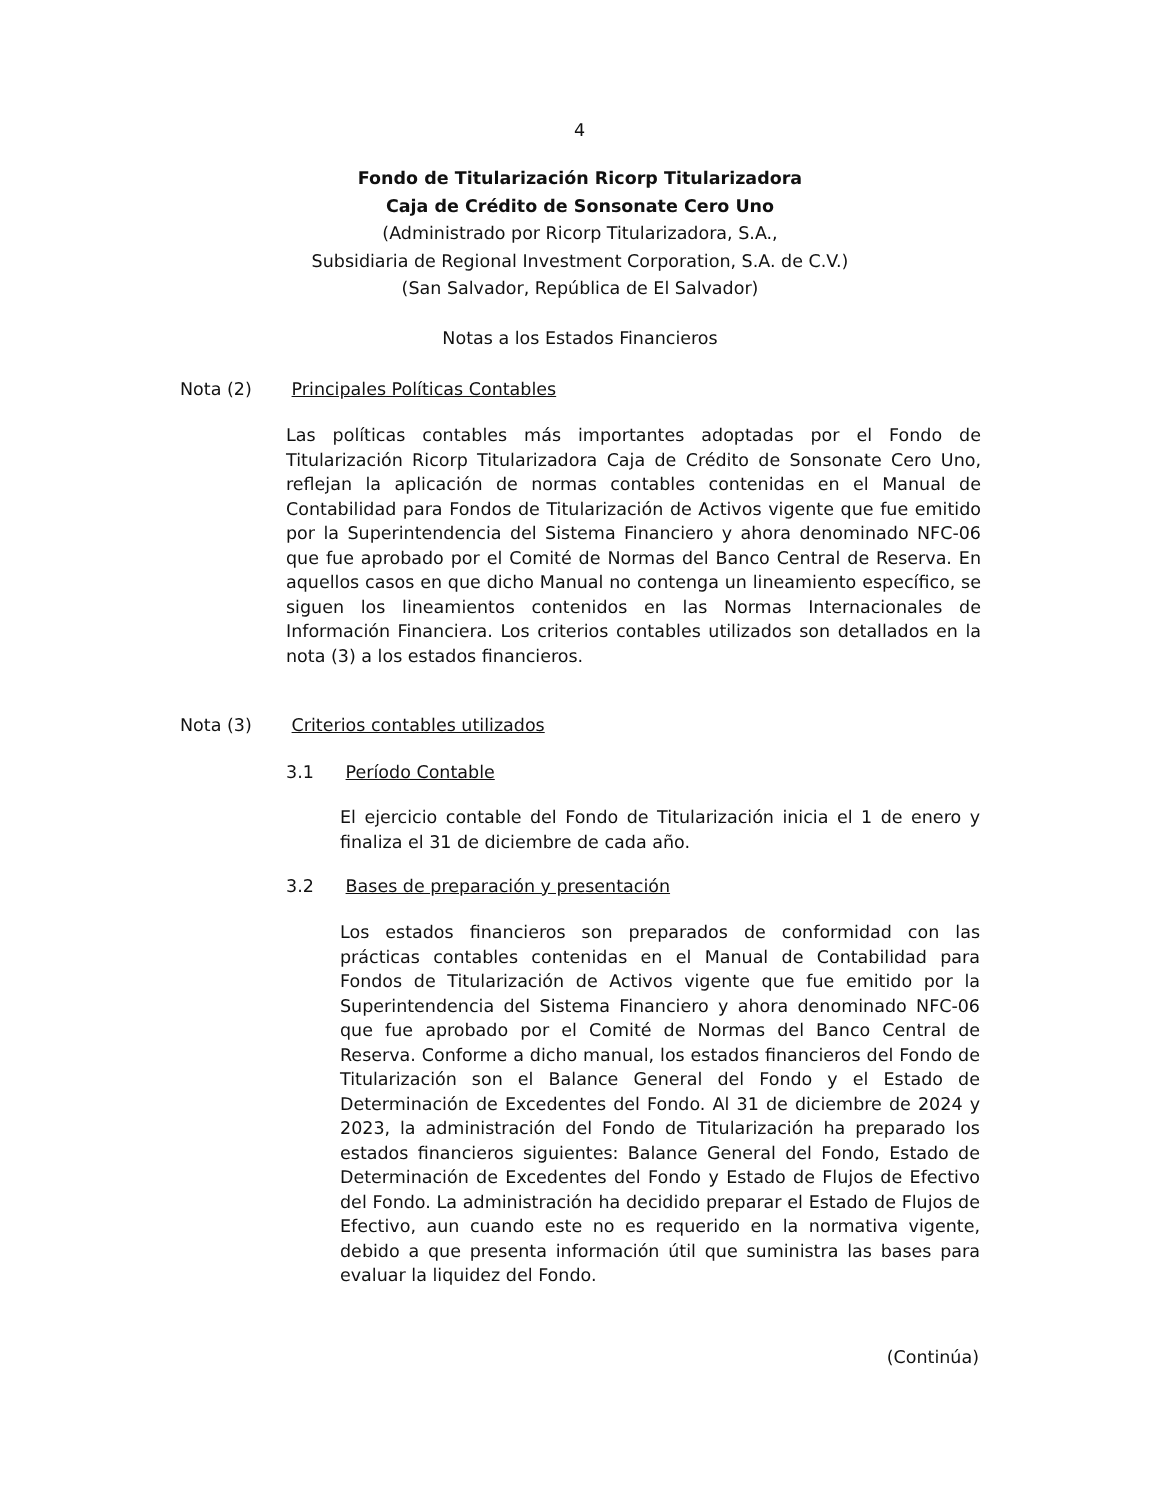4
Fondo de Titularización Ricorp Titularizadora
Caja de Crédito de Sonsonate Cero Uno
(Administrado por Ricorp Titularizadora, S.A.,
Subsidiaria de Regional Investment Corporation, S.A. de C.V.)
(San Salvador, República de El Salvador)
Notas a los Estados Financieros
Nota (2) Principales Políticas Contables
Las políticas contables más importantes adoptadas por el Fondo de Titularización Ricorp Titularizadora Caja de Crédito de Sonsonate Cero Uno, reflejan la aplicación de normas contables contenidas en el Manual de Contabilidad para Fondos de Titularización de Activos vigente que fue emitido por la Superintendencia del Sistema Financiero y ahora denominado NFC-06 que fue aprobado por el Comité de Normas del Banco Central de Reserva. En aquellos casos en que dicho Manual no contenga un lineamiento específico, se siguen los lineamientos contenidos en las Normas Internacionales de Información Financiera. Los criterios contables utilizados son detallados en la nota (3) a los estados financieros.
Nota (3) Criterios contables utilizados
3.1 Período Contable
El ejercicio contable del Fondo de Titularización inicia el 1 de enero y finaliza el 31 de diciembre de cada año.
3.2 Bases de preparación y presentación
Los estados financieros son preparados de conformidad con las prácticas contables contenidas en el Manual de Contabilidad para Fondos de Titularización de Activos vigente que fue emitido por la Superintendencia del Sistema Financiero y ahora denominado NFC-06 que fue aprobado por el Comité de Normas del Banco Central de Reserva. Conforme a dicho manual, los estados financieros del Fondo de Titularización son el Balance General del Fondo y el Estado de Determinación de Excedentes del Fondo. Al 31 de diciembre de 2024 y 2023, la administración del Fondo de Titularización ha preparado los estados financieros siguientes: Balance General del Fondo, Estado de Determinación de Excedentes del Fondo y Estado de Flujos de Efectivo del Fondo. La administración ha decidido preparar el Estado de Flujos de Efectivo, aun cuando este no es requerido en la normativa vigente, debido a que presenta información útil que suministra las bases para evaluar la liquidez del Fondo.
(Continúa)